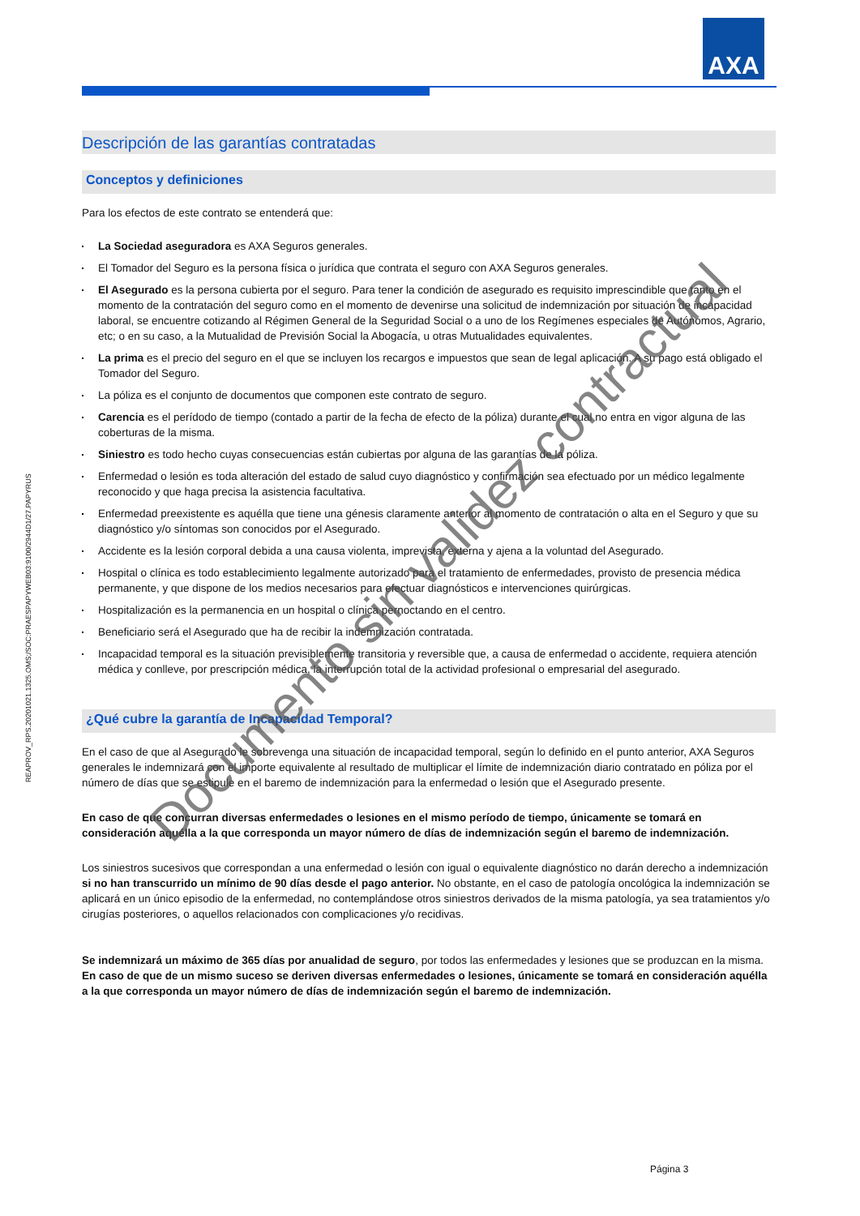AXA
Descripción de las garantías contratadas
Conceptos y definiciones
Para los efectos de este contrato se entenderá que:
La Sociedad aseguradora es AXA Seguros generales.
El Tomador del Seguro es la persona física o jurídica que contrata el seguro con AXA Seguros generales.
El Asegurado es la persona cubierta por el seguro. Para tener la condición de asegurado es requisito imprescindible que tanto en el momento de la contratación del seguro como en el momento de devenirse una solicitud de indemnización por situación de incapacidad laboral, se encuentre cotizando al Régimen General de la Seguridad Social o a uno de los Regímenes especiales de Autónomos, Agrario, etc; o en su caso, a la Mutualidad de Previsión Social la Abogacía, u otras Mutualidades equivalentes.
La prima es el precio del seguro en el que se incluyen los recargos e impuestos que sean de legal aplicación. A su pago está obligado el Tomador del Seguro.
La póliza es el conjunto de documentos que componen este contrato de seguro.
Carencia es el perídodo de tiempo (contado a partir de la fecha de efecto de la póliza) durante el cual no entra en vigor alguna de las coberturas de la misma.
Siniestro es todo hecho cuyas consecuencias están cubiertas por alguna de las garantías de la póliza.
Enfermedad o lesión es toda alteración del estado de salud cuyo diagnóstico y confirmación sea efectuado por un médico legalmente reconocido y que haga precisa la asistencia facultativa.
Enfermedad preexistente es aquélla que tiene una génesis claramente anterior al momento de contratación o alta en el Seguro y que su diagnóstico y/o síntomas son conocidos por el Asegurado.
Accidente es la lesión corporal debida a una causa violenta, imprevista, externa y ajena a la voluntad del Asegurado.
Hospital o clínica es todo establecimiento legalmente autorizado para el tratamiento de enfermedades, provisto de presencia médica permanente, y que dispone de los medios necesarios para efectuar diagnósticos e intervenciones quirúrgicas.
Hospitalización es la permanencia en un hospital o clínica pernoctando en el centro.
Beneficiario será el Asegurado que ha de recibir la indemnización contratada.
Incapacidad temporal es la situación previsiblemente transitoria y reversible que, a causa de enfermedad o accidente, requiera atención médica y conlleve, por prescripción médica, la interrupción total de la actividad profesional o empresarial del asegurado.
¿Qué cubre la garantía de Incapacidad Temporal?
En el caso de que al Asegurado le sobrevenga una situación de incapacidad temporal, según lo definido en el punto anterior, AXA Seguros generales le indemnizará con el importe equivalente al resultado de multiplicar el límite de indemnización diario contratado en póliza por el número de días que se estipule en el baremo de indemnización para la enfermedad o lesión que el Asegurado presente.
En caso de que concurran diversas enfermedades o lesiones en el mismo período de tiempo, únicamente se tomará en consideración aquélla a la que corresponda un mayor número de días de indemnización según el baremo de indemnización.
Los siniestros sucesivos que correspondan a una enfermedad o lesión con igual o equivalente diagnóstico no darán derecho a indemnización si no han transcurrido un mínimo de 90 días desde el pago anterior. No obstante, en el caso de patología oncológica la indemnización se aplicará en un único episodio de la enfermedad, no contemplándose otros siniestros derivados de la misma patología, ya sea tratamientos y/o cirugías posteriores, o aquellos relacionados con complicaciones y/o recidivas.
Se indemnizará un máximo de 365 días por anualidad de seguro, por todos las enfermedades y lesiones que se produzcan en la misma. En caso de que de un mismo suceso se deriven diversas enfermedades o lesiones, únicamente se tomará en consideración aquélla a la que corresponda un mayor número de días de indemnización según el baremo de indemnización.
REAPROV_RPS.20201021.1325.OMS;/SOC:PRAESPAPYWEB03:9100/2944D1/27.PAPYRUS
Documento sin validez contractual
Página 3